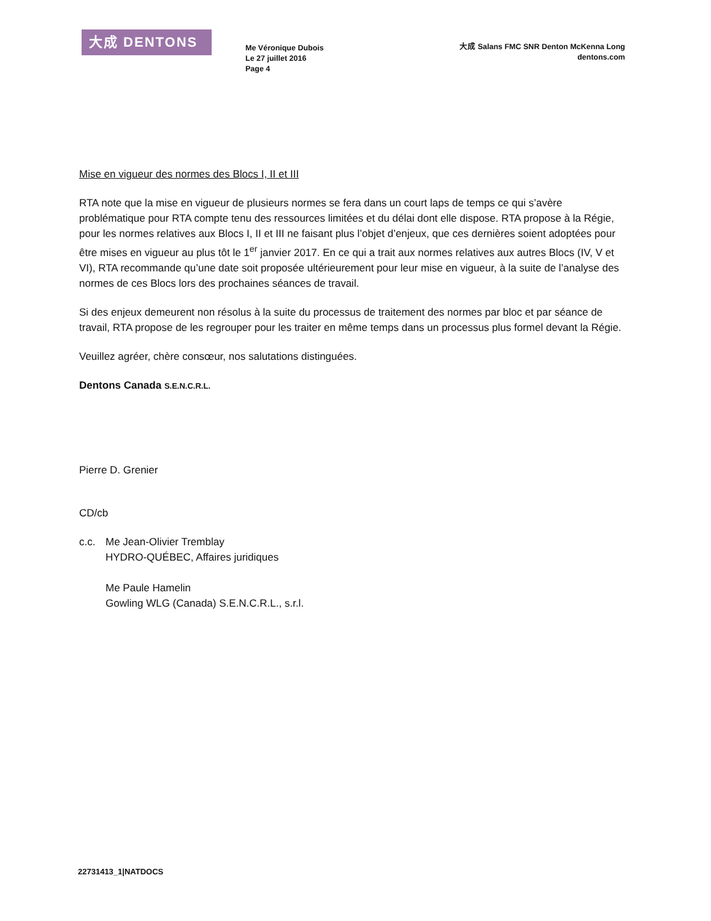大成 DENTONS
Me Véronique Dubois
Le 27 juillet 2016
Page 4
大成 Salans FMC SNR Denton McKenna Long
dentons.com
Mise en vigueur des normes des Blocs I, II et III
RTA note que la mise en vigueur de plusieurs normes se fera dans un court laps de temps ce qui s’avère problématique pour RTA compte tenu des ressources limitées et du délai dont elle dispose. RTA propose à la Régie, pour les normes relatives aux Blocs I, II et III ne faisant plus l’objet d’enjeux, que ces dernières soient adoptées pour être mises en vigueur au plus tôt le 1<sup>er</sup> janvier 2017. En ce qui a trait aux normes relatives aux autres Blocs (IV, V et VI), RTA recommande qu’une date soit proposée ultérieurement pour leur mise en vigueur, à la suite de l’analyse des normes de ces Blocs lors des prochaines séances de travail.
Si des enjeux demeurent non résolus à la suite du processus de traitement des normes par bloc et par séance de travail, RTA propose de les regrouper pour les traiter en même temps dans un processus plus formel devant la Régie.
Veuillez agréer, chère consœur, nos salutations distinguées.
Dentons Canada S.E.N.C.R.L.
Pierre D. Grenier
CD/cb
c.c. Me Jean-Olivier Tremblay
HYDRO-QUÉBEC, Affaires juridiques
Me Paule Hamelin
Gowling WLG (Canada) S.E.N.C.R.L., s.r.l.
22731413_1|NATDOCS